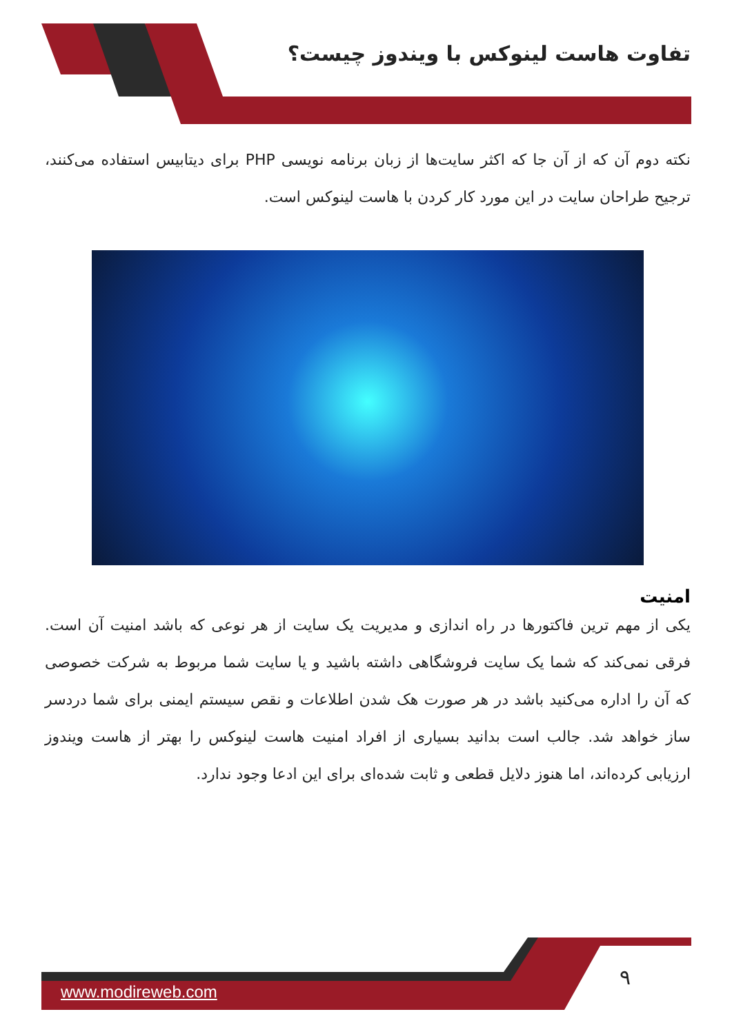تفاوت هاست لینوکس با ویندوز چیست؟
نکته دوم آن که از آن جا که اکثر سایت‌ها از زبان برنامه نویسی PHP برای دیتابیس استفاده می‌کنند، ترجیح طراحان سایت در این مورد کار کردن با هاست لینوکس است.
امنیت
یکی از مهم ترین فاکتورها در راه اندازی و مدیریت یک سایت از هر نوعی که باشد امنیت آن است. فرقی نمی‌کند که شما یک سایت فروشگاهی داشته باشید و یا سایت شما مربوط به شرکت خصوصی که آن را اداره می‌کنید باشد در هر صورت هک شدن اطلاعات و نقص سیستم ایمنی برای شما دردسر ساز خواهد شد. جالب است بدانید بسیاری از افراد امنیت هاست لینوکس را بهتر از هاست ویندوز ارزیابی کرده‌اند، اما هنوز دلایل قطعی و ثابت شده‌ای برای این ادعا وجود ندارد.
۹
www.modireweb.com